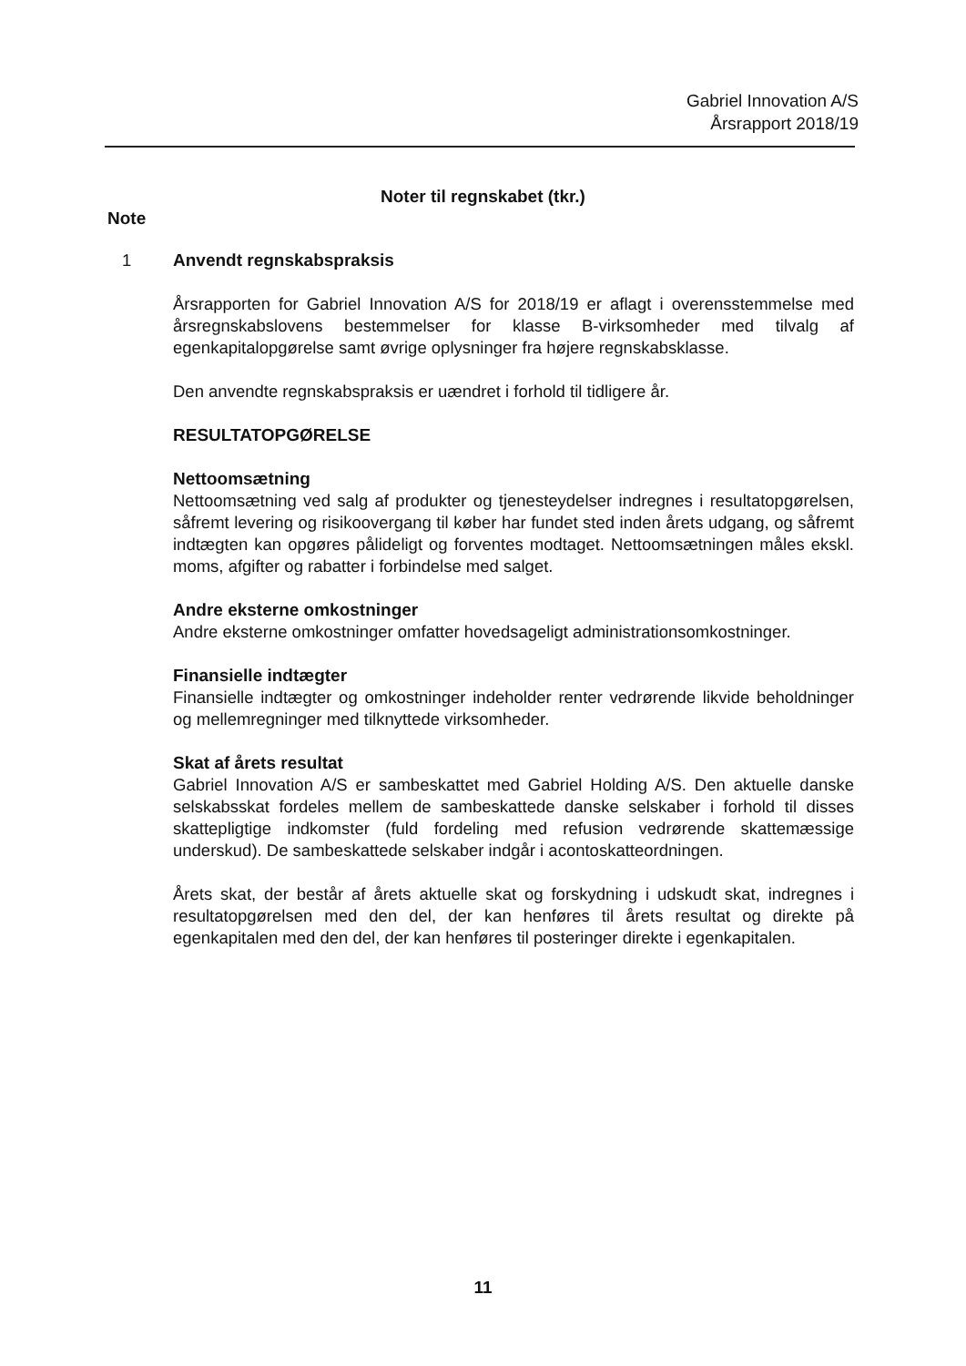Gabriel Innovation A/S
Årsrapport 2018/19
Noter til regnskabet (tkr.)
Note
1 Anvendt regnskabspraksis
Årsrapporten for Gabriel Innovation A/S for 2018/19 er aflagt i overensstemmelse med årsregnskabslovens bestemmelser for klasse B-virksomheder med tilvalg af egenkapitalopgørelse samt øvrige oplysninger fra højere regnskabsklasse.
Den anvendte regnskabspraksis er uændret i forhold til tidligere år.
RESULTATOPGØRELSE
Nettoomsætning
Nettoomsætning ved salg af produkter og tjenesteydelser indregnes i resultatopgørelsen, såfremt levering og risikoovergang til køber har fundet sted inden årets udgang, og såfremt indtægten kan opgøres pålideligt og forventes modtaget. Nettoomsætningen måles ekskl. moms, afgifter og rabatter i forbindelse med salget.
Andre eksterne omkostninger
Andre eksterne omkostninger omfatter hovedsageligt administrationsomkostninger.
Finansielle indtægter
Finansielle indtægter og omkostninger indeholder renter vedrørende likvide beholdninger og mellemregninger med tilknyttede virksomheder.
Skat af årets resultat
Gabriel Innovation A/S er sambeskattet med Gabriel Holding A/S. Den aktuelle danske selskabsskat fordeles mellem de sambeskattede danske selskaber i forhold til disses skattepligtige indkomster (fuld fordeling med refusion vedrørende skattemæssige underskud). De sambeskattede selskaber indgår i acontoskatteordningen.
Årets skat, der består af årets aktuelle skat og forskydning i udskudt skat, indregnes i resultatopgørelsen med den del, der kan henføres til årets resultat og direkte på egenkapitalen med den del, der kan henføres til posteringer direkte i egenkapitalen.
11